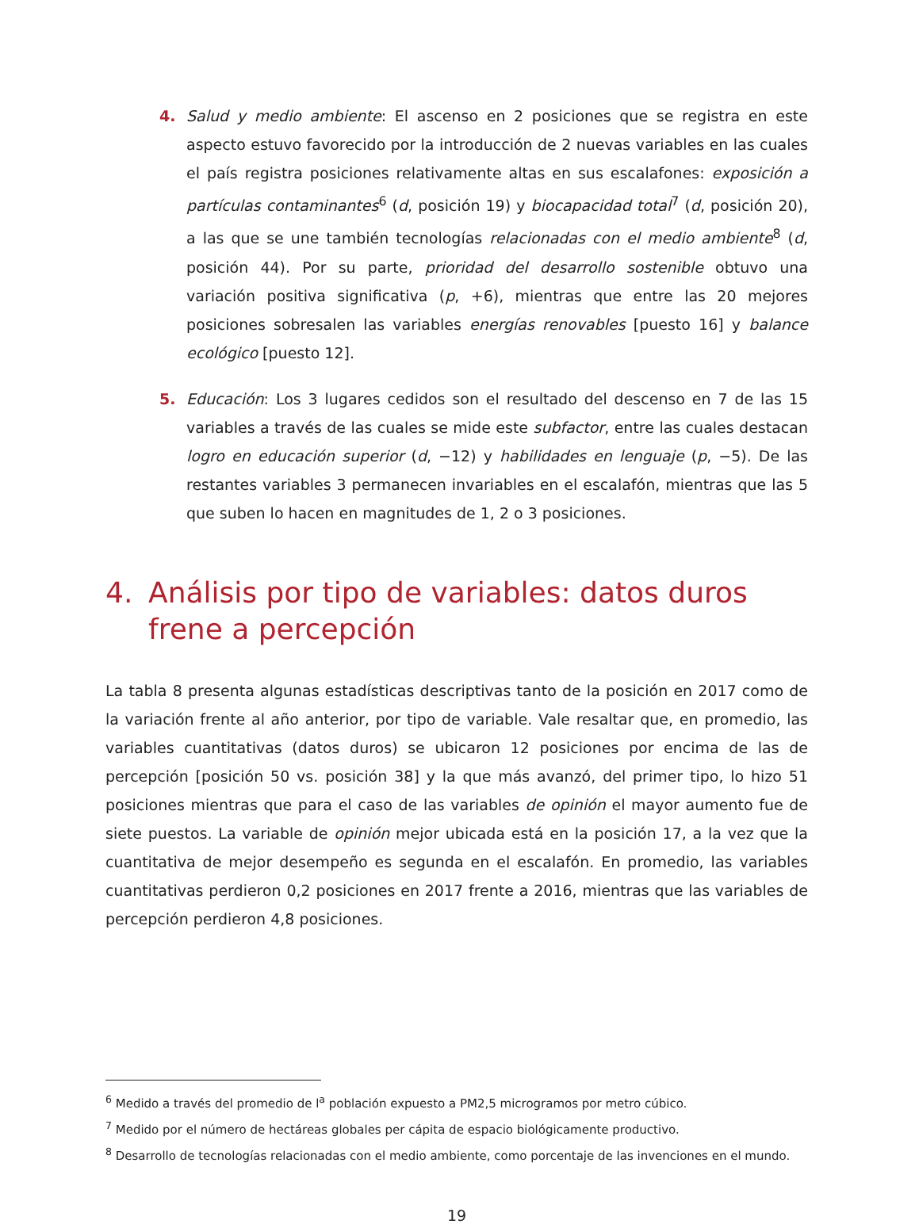4. Salud y medio ambiente: El ascenso en 2 posiciones que se registra en este aspecto estuvo favorecido por la introducción de 2 nuevas variables en las cuales el país registra posiciones relativamente altas en sus escalafones: exposición a partículas contaminantes<sup>6</sup> (d, posición 19) y biocapacidad total<sup>7</sup> (d, posición 20), a las que se une también tecnologías relacionadas con el medio ambiente<sup>8</sup> (d, posición 44). Por su parte, prioridad del desarrollo sostenible obtuvo una variación positiva significativa (p, +6), mientras que entre las 20 mejores posiciones sobresalen las variables energías renovables [puesto 16] y balance ecológico [puesto 12].
5. Educación: Los 3 lugares cedidos son el resultado del descenso en 7 de las 15 variables a través de las cuales se mide este subfactor, entre las cuales destacan logro en educación superior (d, −12) y habilidades en lenguaje (p, −5). De las restantes variables 3 permanecen invariables en el escalafón, mientras que las 5 que suben lo hacen en magnitudes de 1, 2 o 3 posiciones.
4. Análisis por tipo de variables: datos duros frene a percepción
La tabla 8 presenta algunas estadísticas descriptivas tanto de la posición en 2017 como de la variación frente al año anterior, por tipo de variable. Vale resaltar que, en promedio, las variables cuantitativas (datos duros) se ubicaron 12 posiciones por encima de las de percepción [posición 50 vs. posición 38] y la que más avanzó, del primer tipo, lo hizo 51 posiciones mientras que para el caso de las variables de opinión el mayor aumento fue de siete puestos. La variable de opinión mejor ubicada está en la posición 17, a la vez que la cuantitativa de mejor desempeño es segunda en el escalafón. En promedio, las variables cuantitativas perdieron 0,2 posiciones en 2017 frente a 2016, mientras que las variables de percepción perdieron 4,8 posiciones.
<sup>6</sup> Medido a través del promedio de l<sup>a</sup> población expuesto a PM2,5 microgramos por metro cúbico.
<sup>7</sup> Medido por el número de hectáreas globales per cápita de espacio biológicamente productivo.
<sup>8</sup> Desarrollo de tecnologías relacionadas con el medio ambiente, como porcentaje de las invenciones en el mundo.
19